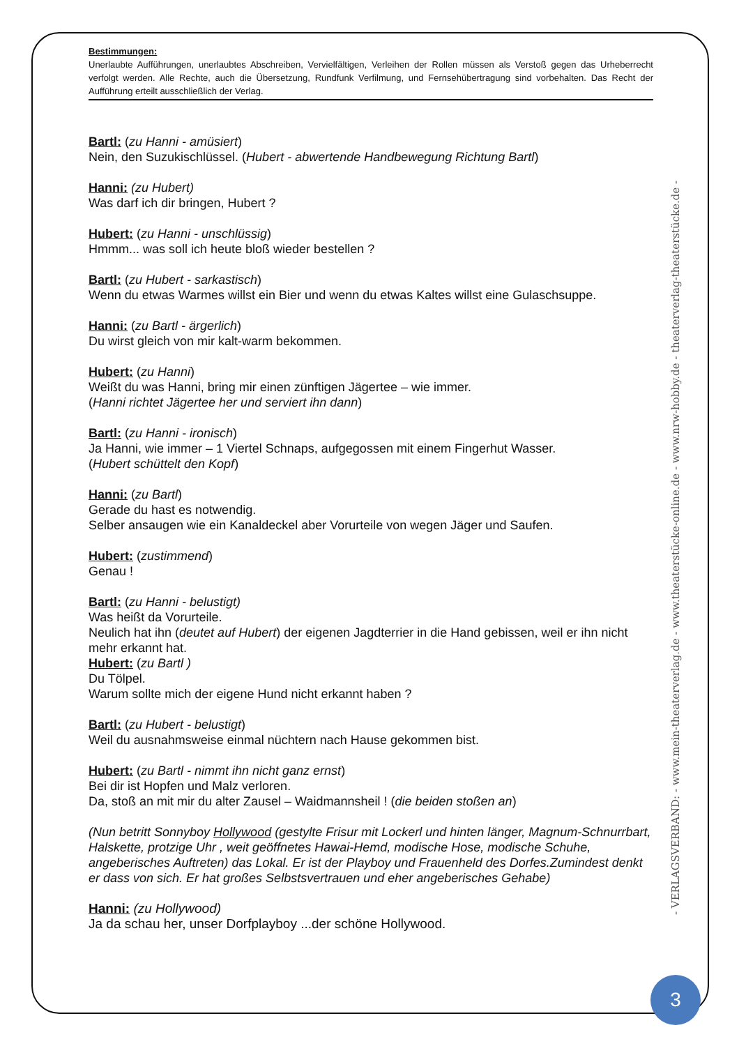Bestimmungen:
Unerlaubte Aufführungen, unerlaubtes Abschreiben, Vervielfältigen, Verleihen der Rollen müssen als Verstoß gegen das Urheberrecht verfolgt werden. Alle Rechte, auch die Übersetzung, Rundfunk Verfilmung, und Fernsehübertragung sind vorbehalten. Das Recht der Aufführung erteilt ausschließlich der Verlag.
Bartl: (zu Hanni - amüsiert)
Nein, den Suzukischlüssel. (Hubert - abwertende Handbewegung Richtung Bartl)
Hanni: (zu Hubert)
Was darf ich dir bringen, Hubert ?
Hubert: (zu Hanni - unschlüssig)
Hmmm... was soll ich heute bloß wieder bestellen ?
Bartl: (zu Hubert - sarkastisch)
Wenn du etwas Warmes willst ein Bier und wenn du etwas Kaltes willst eine Gulaschsuppe.
Hanni: (zu Bartl - ärgerlich)
Du wirst gleich von mir kalt-warm bekommen.
Hubert: (zu Hanni)
Weißt du was Hanni, bring mir einen zünftigen Jägertee – wie immer.
(Hanni richtet Jägertee her und serviert ihn dann)
Bartl: (zu Hanni - ironisch)
Ja Hanni, wie immer – 1 Viertel Schnaps, aufgegossen mit einem Fingerhut Wasser.
(Hubert schüttelt den Kopf)
Hanni: (zu Bartl)
Gerade du hast es notwendig.
Selber ansaugen wie ein Kanaldeckel aber Vorurteile von wegen Jäger und Saufen.
Hubert: (zustimmend)
Genau !
Bartl: (zu Hanni - belustigt)
Was heißt da Vorurteile.
Neulich hat ihn (deutet auf Hubert) der eigenen Jagdterrier in die Hand gebissen, weil er ihn nicht mehr erkannt hat.
Hubert: (zu Bartl )
Du Tölpel.
Warum sollte mich der eigene Hund nicht erkannt haben ?
Bartl: (zu Hubert - belustigt)
Weil du ausnahmsweise einmal nüchtern nach Hause gekommen bist.
Hubert: (zu Bartl - nimmt ihn nicht ganz ernst)
Bei dir ist Hopfen und Malz verloren.
Da, stoß an mit mir du alter Zausel – Waidmannsheil ! (die beiden stoßen an)
(Nun betritt Sonnyboy Hollywood (gestylte Frisur mit Lockerl und hinten länger, Magnum-Schnurrbart, Halskette, protzige Uhr , weit geöffnetes Hawai-Hemd, modische Hose, modische Schuhe, angeberisches Auftreten) das Lokal. Er ist der Playboy und Frauenheld des Dorfes.Zumindest denkt er dass von sich. Er hat großes Selbstsvertrauen und eher angeberisches Gehabe)
Hanni: (zu Hollywood)
Ja da schau her, unser Dorfplayboy ...der schöne Hollywood.
- VERLAGSVERBAND: - www.mein-theaterverlag.de - www.theaterstücke-online.de - www.nrw-hobby.de - theaterverlag-theaterstücke.de -
3